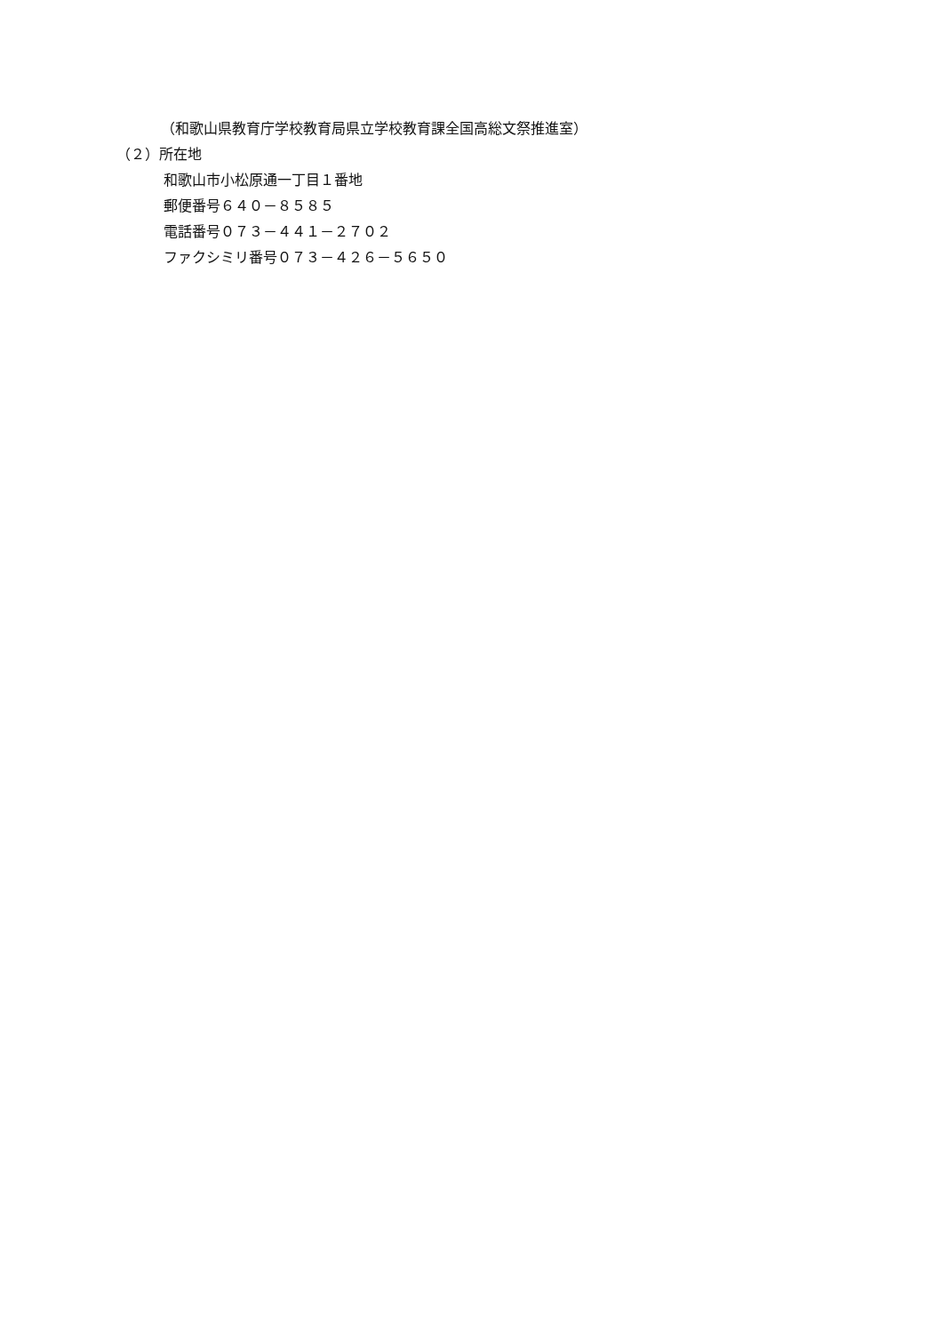（和歌山県教育庁学校教育局県立学校教育課全国高総文祭推進室）
（２）所在地
和歌山市小松原通一丁目１番地
郵便番号６４０－８５８５
電話番号０７３－４４１－２７０２
ファクシミリ番号０７３－４２６－５６５０